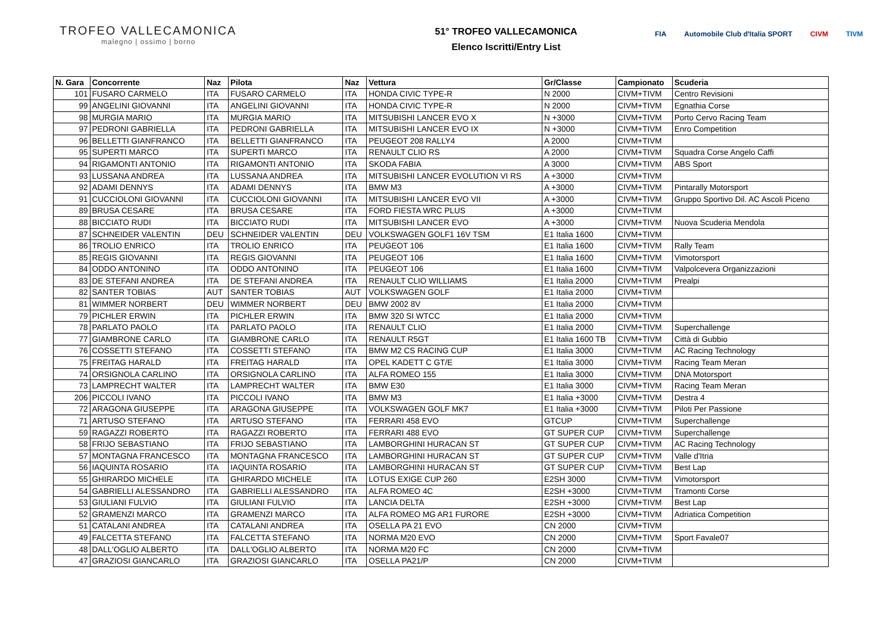TROFEO VALLECAMONICA
malegno | ossimo | borno
51° TROFEO VALLECAMONICA
Elenco Iscritti/Entry List
FIA Automobile Club d'Italia SPORT CIVM TIVM
| N. Gara | Concorrente | Naz | Pilota | Naz | Vettura | Gr/Classe | Campionato | Scuderia |
| --- | --- | --- | --- | --- | --- | --- | --- | --- |
| 101 | FUSARO CARMELO | ITA | FUSARO CARMELO | ITA | HONDA CIVIC TYPE-R | N 2000 | CIVM+TIVM | Centro Revisioni |
| 99 | ANGELINI GIOVANNI | ITA | ANGELINI GIOVANNI | ITA | HONDA CIVIC TYPE-R | N 2000 | CIVM+TIVM | Egnathia Corse |
| 98 | MURGIA MARIO | ITA | MURGIA MARIO | ITA | MITSUBISHI LANCER EVO X | N +3000 | CIVM+TIVM | Porto Cervo Racing Team |
| 97 | PEDRONI GABRIELLA | ITA | PEDRONI GABRIELLA | ITA | MITSUBISHI LANCER EVO IX | N +3000 | CIVM+TIVM | Enro Competition |
| 96 | BELLETTI GIANFRANCO | ITA | BELLETTI GIANFRANCO | ITA | PEUGEOT 208 RALLY4 | A 2000 | CIVM+TIVM | |
| 95 | SUPERTI MARCO | ITA | SUPERTI MARCO | ITA | RENAULT CLIO RS | A 2000 | CIVM+TIVM | Squadra Corse Angelo Caffi |
| 94 | RIGAMONTI ANTONIO | ITA | RIGAMONTI ANTONIO | ITA | SKODA FABIA | A 3000 | CIVM+TIVM | ABS Sport |
| 93 | LUSSANA ANDREA | ITA | LUSSANA ANDREA | ITA | MITSUBISHI LANCER EVOLUTION VI RS | A +3000 | CIVM+TIVM | |
| 92 | ADAMI DENNYS | ITA | ADAMI DENNYS | ITA | BMW M3 | A +3000 | CIVM+TIVM | Pintarally Motorsport |
| 91 | CUCCIOLONI GIOVANNI | ITA | CUCCIOLONI GIOVANNI | ITA | MITSUBISHI LANCER EVO VII | A +3000 | CIVM+TIVM | Gruppo Sportivo Dil. AC Ascoli Piceno |
| 89 | BRUSA CESARE | ITA | BRUSA CESARE | ITA | FORD FIESTA WRC PLUS | A +3000 | CIVM+TIVM | |
| 88 | BICCIATO RUDI | ITA | BICCIATO RUDI | ITA | MITSUBISHI LANCER EVO | A +3000 | CIVM+TIVM | Nuova Scuderia Mendola |
| 87 | SCHNEIDER VALENTIN | DEU | SCHNEIDER VALENTIN | DEU | VOLKSWAGEN GOLF1 16V TSM | E1 Italia 1600 | CIVM+TIVM | |
| 86 | TROLIO ENRICO | ITA | TROLIO ENRICO | ITA | PEUGEOT 106 | E1 Italia 1600 | CIVM+TIVM | Rally Team |
| 85 | REGIS GIOVANNI | ITA | REGIS GIOVANNI | ITA | PEUGEOT 106 | E1 Italia 1600 | CIVM+TIVM | Vimotorsport |
| 84 | ODDO ANTONINO | ITA | ODDO ANTONINO | ITA | PEUGEOT 106 | E1 Italia 1600 | CIVM+TIVM | Valpolcevera Organizzazioni |
| 83 | DE STEFANI ANDREA | ITA | DE STEFANI ANDREA | ITA | RENAULT CLIO WILLIAMS | E1 Italia 2000 | CIVM+TIVM | Prealpi |
| 82 | SANTER TOBIAS | AUT | SANTER TOBIAS | AUT | VOLKSWAGEN GOLF | E1 Italia 2000 | CIVM+TIVM | |
| 81 | WIMMER NORBERT | DEU | WIMMER NORBERT | DEU | BMW 2002 8V | E1 Italia 2000 | CIVM+TIVM | |
| 79 | PICHLER ERWIN | ITA | PICHLER ERWIN | ITA | BMW 320 SI WTCC | E1 Italia 2000 | CIVM+TIVM | |
| 78 | PARLATO PAOLO | ITA | PARLATO PAOLO | ITA | RENAULT CLIO | E1 Italia 2000 | CIVM+TIVM | Superchallenge |
| 77 | GIAMBRONE CARLO | ITA | GIAMBRONE CARLO | ITA | RENAULT R5GT | E1 Italia 1600 TB | CIVM+TIVM | Città di Gubbio |
| 76 | COSSETTI STEFANO | ITA | COSSETTI STEFANO | ITA | BMW M2 CS RACING CUP | E1 Italia 3000 | CIVM+TIVM | AC Racing Technology |
| 75 | FREITAG HARALD | ITA | FREITAG HARALD | ITA | OPEL KADETT C GT/E | E1 Italia 3000 | CIVM+TIVM | Racing Team Meran |
| 74 | ORSIGNOLA CARLINO | ITA | ORSIGNOLA CARLINO | ITA | ALFA ROMEO 155 | E1 Italia 3000 | CIVM+TIVM | DNA Motorsport |
| 73 | LAMPRECHT WALTER | ITA | LAMPRECHT WALTER | ITA | BMW E30 | E1 Italia 3000 | CIVM+TIVM | Racing Team Meran |
| 206 | PICCOLI IVANO | ITA | PICCOLI IVANO | ITA | BMW M3 | E1 Italia +3000 | CIVM+TIVM | Destra 4 |
| 72 | ARAGONA GIUSEPPE | ITA | ARAGONA GIUSEPPE | ITA | VOLKSWAGEN GOLF MK7 | E1 Italia +3000 | CIVM+TIVM | Piloti Per Passione |
| 71 | ARTUSO STEFANO | ITA | ARTUSO STEFANO | ITA | FERRARI 458 EVO | GTCUP | CIVM+TIVM | Superchallenge |
| 59 | RAGAZZI ROBERTO | ITA | RAGAZZI ROBERTO | ITA | FERRARI 488 EVO | GT SUPER CUP | CIVM+TIVM | Superchallenge |
| 58 | FRIJO SEBASTIANO | ITA | FRIJO SEBASTIANO | ITA | LAMBORGHINI HURACAN ST | GT SUPER CUP | CIVM+TIVM | AC Racing Technology |
| 57 | MONTAGNA FRANCESCO | ITA | MONTAGNA FRANCESCO | ITA | LAMBORGHINI HURACAN ST | GT SUPER CUP | CIVM+TIVM | Valle d'Itria |
| 56 | IAQUINTA ROSARIO | ITA | IAQUINTA ROSARIO | ITA | LAMBORGHINI HURACAN ST | GT SUPER CUP | CIVM+TIVM | Best Lap |
| 55 | GHIRARDO MICHELE | ITA | GHIRARDO MICHELE | ITA | LOTUS EXIGE CUP 260 | E2SH 3000 | CIVM+TIVM | Vimotorsport |
| 54 | GABRIELLI ALESSANDRO | ITA | GABRIELLI ALESSANDRO | ITA | ALFA ROMEO 4C | E2SH +3000 | CIVM+TIVM | Tramonti Corse |
| 53 | GIULIANI FULVIO | ITA | GIULIANI FULVIO | ITA | LANCIA DELTA | E2SH +3000 | CIVM+TIVM | Best Lap |
| 52 | GRAMENZI MARCO | ITA | GRAMENZI MARCO | ITA | ALFA ROMEO MG AR1 FURORE | E2SH +3000 | CIVM+TIVM | Adriatica Competition |
| 51 | CATALANI ANDREA | ITA | CATALANI ANDREA | ITA | OSELLA PA 21 EVO | CN 2000 | CIVM+TIVM | |
| 49 | FALCETTA STEFANO | ITA | FALCETTA STEFANO | ITA | NORMA M20 EVO | CN 2000 | CIVM+TIVM | Sport Favale07 |
| 48 | DALL'OGLIO ALBERTO | ITA | DALL'OGLIO ALBERTO | ITA | NORMA M20 FC | CN 2000 | CIVM+TIVM | |
| 47 | GRAZIOSI GIANCARLO | ITA | GRAZIOSI GIANCARLO | ITA | OSELLA PA21/P | CN 2000 | CIVM+TIVM | |